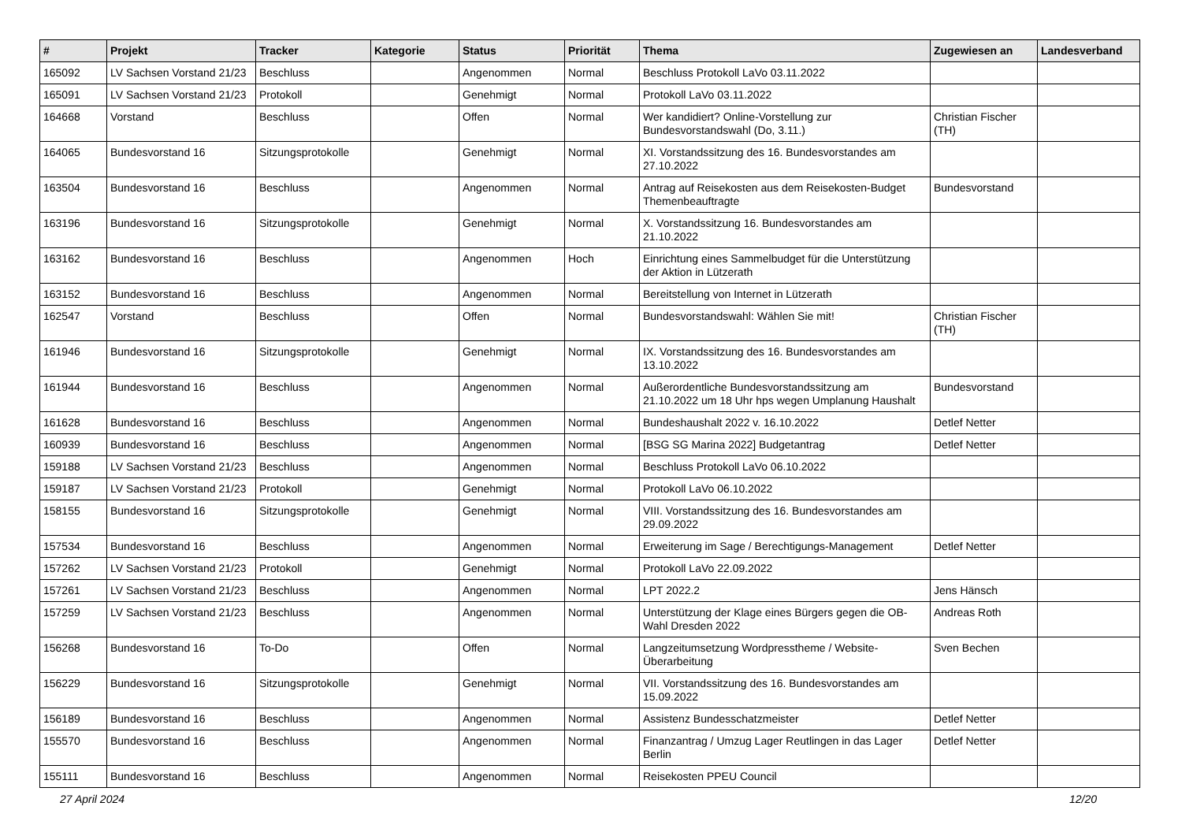| # | Projekt | Tracker | Kategorie | Status | Priorität | Thema | Zugewiesen an | Landesverband |
| --- | --- | --- | --- | --- | --- | --- | --- | --- |
| 165092 | LV Sachsen Vorstand 21/23 | Beschluss | | Angenommen | Normal | Beschluss Protokoll LaVo 03.11.2022 | | |
| 165091 | LV Sachsen Vorstand 21/23 | Protokoll | | Genehmigt | Normal | Protokoll LaVo 03.11.2022 | | |
| 164668 | Vorstand | Beschluss | | Offen | Normal | Wer kandidiert? Online-Vorstellung zur Bundesvorstandswahl (Do, 3.11.) | Christian Fischer (TH) | |
| 164065 | Bundesvorstand 16 | Sitzungsprotokolle | | Genehmigt | Normal | XI. Vorstandssitzung des 16. Bundesvorstandes am 27.10.2022 | | |
| 163504 | Bundesvorstand 16 | Beschluss | | Angenommen | Normal | Antrag auf Reisekosten aus dem Reisekosten-Budget Themenbeauftragte | Bundesvorstand | |
| 163196 | Bundesvorstand 16 | Sitzungsprotokolle | | Genehmigt | Normal | X. Vorstandssitzung 16. Bundesvorstandes am 21.10.2022 | | |
| 163162 | Bundesvorstand 16 | Beschluss | | Angenommen | Hoch | Einrichtung eines Sammelbudget für die Unterstützung der Aktion in Lützerath | | |
| 163152 | Bundesvorstand 16 | Beschluss | | Angenommen | Normal | Bereitstellung von Internet in Lützerath | | |
| 162547 | Vorstand | Beschluss | | Offen | Normal | Bundesvorstandswahl: Wählen Sie mit! | Christian Fischer (TH) | |
| 161946 | Bundesvorstand 16 | Sitzungsprotokolle | | Genehmigt | Normal | IX. Vorstandssitzung des 16. Bundesvorstandes am 13.10.2022 | | |
| 161944 | Bundesvorstand 16 | Beschluss | | Angenommen | Normal | Außerordentliche Bundesvorstandssitzung am 21.10.2022 um 18 Uhr hps wegen Umplanung Haushalt | Bundesvorstand | |
| 161628 | Bundesvorstand 16 | Beschluss | | Angenommen | Normal | Bundeshaushalt 2022 v. 16.10.2022 | Detlef Netter | |
| 160939 | Bundesvorstand 16 | Beschluss | | Angenommen | Normal | [BSG SG Marina 2022] Budgetantrag | Detlef Netter | |
| 159188 | LV Sachsen Vorstand 21/23 | Beschluss | | Angenommen | Normal | Beschluss Protokoll LaVo 06.10.2022 | | |
| 159187 | LV Sachsen Vorstand 21/23 | Protokoll | | Genehmigt | Normal | Protokoll LaVo 06.10.2022 | | |
| 158155 | Bundesvorstand 16 | Sitzungsprotokolle | | Genehmigt | Normal | VIII. Vorstandssitzung des 16. Bundesvorstandes am 29.09.2022 | | |
| 157534 | Bundesvorstand 16 | Beschluss | | Angenommen | Normal | Erweiterung im Sage / Berechtigungs-Management | Detlef Netter | |
| 157262 | LV Sachsen Vorstand 21/23 | Protokoll | | Genehmigt | Normal | Protokoll LaVo 22.09.2022 | | |
| 157261 | LV Sachsen Vorstand 21/23 | Beschluss | | Angenommen | Normal | LPT 2022.2 | Jens Hänsch | |
| 157259 | LV Sachsen Vorstand 21/23 | Beschluss | | Angenommen | Normal | Unterstützung der Klage eines Bürgers gegen die OB-Wahl Dresden 2022 | Andreas Roth | |
| 156268 | Bundesvorstand 16 | To-Do | | Offen | Normal | Langzeitumsetzung Wordpresstheme / Website-Überarbeitung | Sven Bechen | |
| 156229 | Bundesvorstand 16 | Sitzungsprotokolle | | Genehmigt | Normal | VII. Vorstandssitzung des 16. Bundesvorstandes am 15.09.2022 | | |
| 156189 | Bundesvorstand 16 | Beschluss | | Angenommen | Normal | Assistenz Bundesschatzmeister | Detlef Netter | |
| 155570 | Bundesvorstand 16 | Beschluss | | Angenommen | Normal | Finanzantrag / Umzug Lager Reutlingen in das Lager Berlin | Detlef Netter | |
| 155111 | Bundesvorstand 16 | Beschluss | | Angenommen | Normal | Reisekosten PPEU Council | | |
27 April 2024 12/20